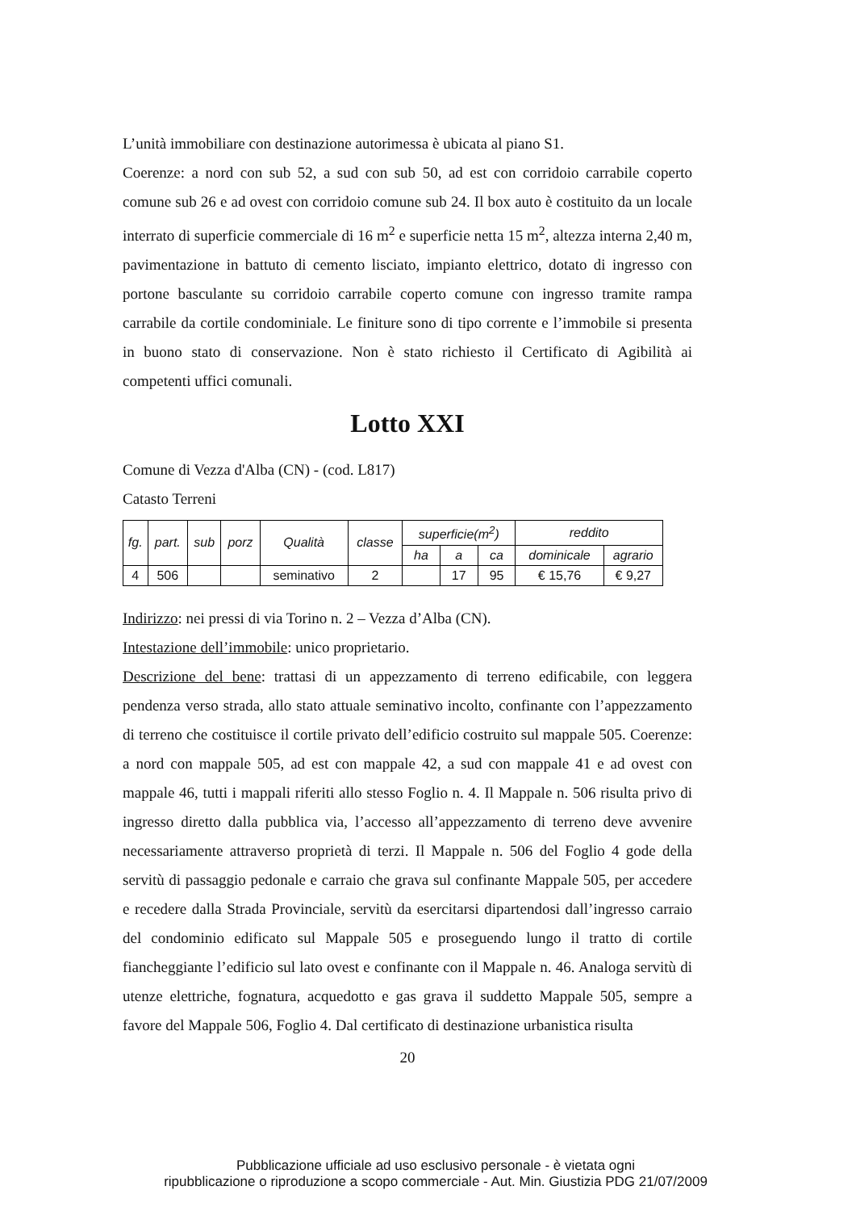L’unità immobiliare con destinazione autorimessa è ubicata al piano S1.
Coerenze: a nord con sub 52, a sud con sub 50, ad est con corridoio carrabile coperto comune sub 26 e ad ovest con corridoio comune sub 24. Il box auto è costituito da un locale interrato di superficie commerciale di 16 m<sup>2</sup> e superficie netta 15 m<sup>2</sup>, altezza interna 2,40 m, pavimentazione in battuto di cemento lisciato, impianto elettrico, dotato di ingresso con portone basculante su corridoio carrabile coperto comune con ingresso tramite rampa carrabile da cortile condominiale. Le finiture sono di tipo corrente e l’immobile si presenta in buono stato di conservazione. Non è stato richiesto il Certificato di Agibilità ai competenti uffici comunali.
Lotto XXI
Comune di Vezza d'Alba (CN) - (cod. L817)
Catasto Terreni
| fg. | part. | sub | porz | Qualità | classe | superficie(m<sup>2</sup>) | | | reddito | |
| --- | --- | --- | --- | --- | --- | --- | --- | --- | --- | --- |
| | | | | | | ha | a | ca | dominicale | agrario |
| 4 | 506 | | | seminativo | 2 | | 17 | 95 | € 15,76 | € 9,27 |
Indirizzo: nei pressi di via Torino n. 2 – Vezza d’Alba (CN).
Intestazione dell’immobile: unico proprietario.
Descrizione del bene: trattasi di un appezzamento di terreno edificabile, con leggera pendenza verso strada, allo stato attuale seminativo incolto, confinante con l’appezzamento di terreno che costituisce il cortile privato dell’edificio costruito sul mappale 505. Coerenze: a nord con mappale 505, ad est con mappale 42, a sud con mappale 41 e ad ovest con mappale 46, tutti i mappali riferiti allo stesso Foglio n. 4. Il Mappale n. 506 risulta privo di ingresso diretto dalla pubblica via, l’accesso all’appezzamento di terreno deve avvenire necessariamente attraverso proprietà di terzi. Il Mappale n. 506 del Foglio 4 gode della servitù di passaggio pedonale e carraio che grava sul confinante Mappale 505, per accedere e recedere dalla Strada Provinciale, servitù da esercitarsi dipartendosi dall’ingresso carraio del condominio edificato sul Mappale 505 e proseguendo lungo il tratto di cortile fiancheggiante l’edificio sul lato ovest e confinante con il Mappale n. 46. Analoga servitù di utenze elettriche, fognatura, acquedotto e gas grava il suddetto Mappale 505, sempre a favore del Mappale 506, Foglio 4. Dal certificato di destinazione urbanistica risulta
20
Pubblicazione ufficiale ad uso esclusivo personale - è vietata ogni
ripubblicazione o riproduzione a scopo commerciale - Aut. Min. Giustizia PDG 21/07/2009